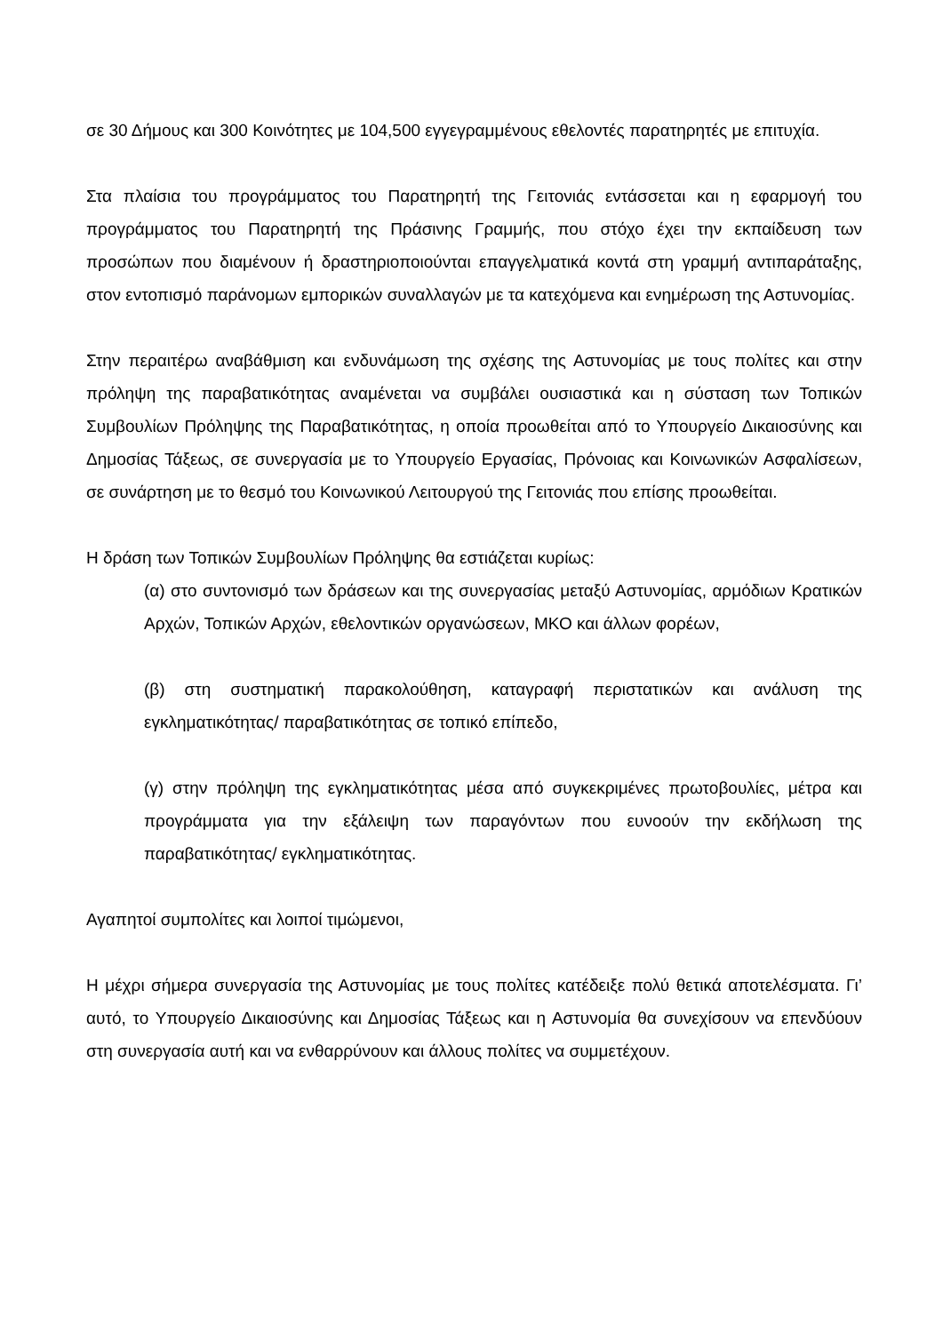σε 30 Δήμους και 300 Κοινότητες με 104,500 εγγεγραμμένους εθελοντές παρατηρητές με επιτυχία.
Στα πλαίσια του προγράμματος του Παρατηρητή της Γειτονιάς εντάσσεται και η εφαρμογή του προγράμματος του Παρατηρητή της Πράσινης Γραμμής, που στόχο έχει την εκπαίδευση των προσώπων που διαμένουν ή δραστηριοποιούνται επαγγελματικά κοντά στη γραμμή αντιπαράταξης, στον εντοπισμό παράνομων εμπορικών συναλλαγών με τα κατεχόμενα και ενημέρωση της Αστυνομίας.
Στην περαιτέρω αναβάθμιση και ενδυνάμωση της σχέσης της Αστυνομίας με τους πολίτες και στην πρόληψη της παραβατικότητας αναμένεται να συμβάλει ουσιαστικά και η σύσταση των Τοπικών Συμβουλίων Πρόληψης της Παραβατικότητας, η οποία προωθείται από το Υπουργείο Δικαιοσύνης και Δημοσίας Τάξεως, σε συνεργασία με το Υπουργείο Εργασίας, Πρόνοιας και Κοινωνικών Ασφαλίσεων, σε συνάρτηση με το θεσμό του Κοινωνικού Λειτουργού της Γειτονιάς που επίσης προωθείται.
Η δράση των Τοπικών Συμβουλίων Πρόληψης θα εστιάζεται κυρίως:
(α) στο συντονισμό των δράσεων και της συνεργασίας μεταξύ Αστυνομίας, αρμόδιων Κρατικών Αρχών, Τοπικών Αρχών, εθελοντικών οργανώσεων, ΜΚΟ και άλλων φορέων,
(β) στη συστηματική παρακολούθηση, καταγραφή περιστατικών και ανάλυση της εγκληματικότητας/ παραβατικότητας σε τοπικό επίπεδο,
(γ) στην πρόληψη της εγκληματικότητας μέσα από συγκεκριμένες πρωτοβουλίες, μέτρα και προγράμματα για την εξάλειψη των παραγόντων που ευνοούν την εκδήλωση της παραβατικότητας/ εγκληματικότητας.
Αγαπητοί συμπολίτες και λοιποί τιμώμενοι,
Η μέχρι σήμερα συνεργασία της Αστυνομίας με τους πολίτες κατέδειξε πολύ θετικά αποτελέσματα. Γι’ αυτό, το Υπουργείο Δικαιοσύνης και Δημοσίας Τάξεως και η Αστυνομία θα συνεχίσουν να επενδύουν στη συνεργασία αυτή και να ενθαρρύνουν και άλλους πολίτες να συμμετέχουν.